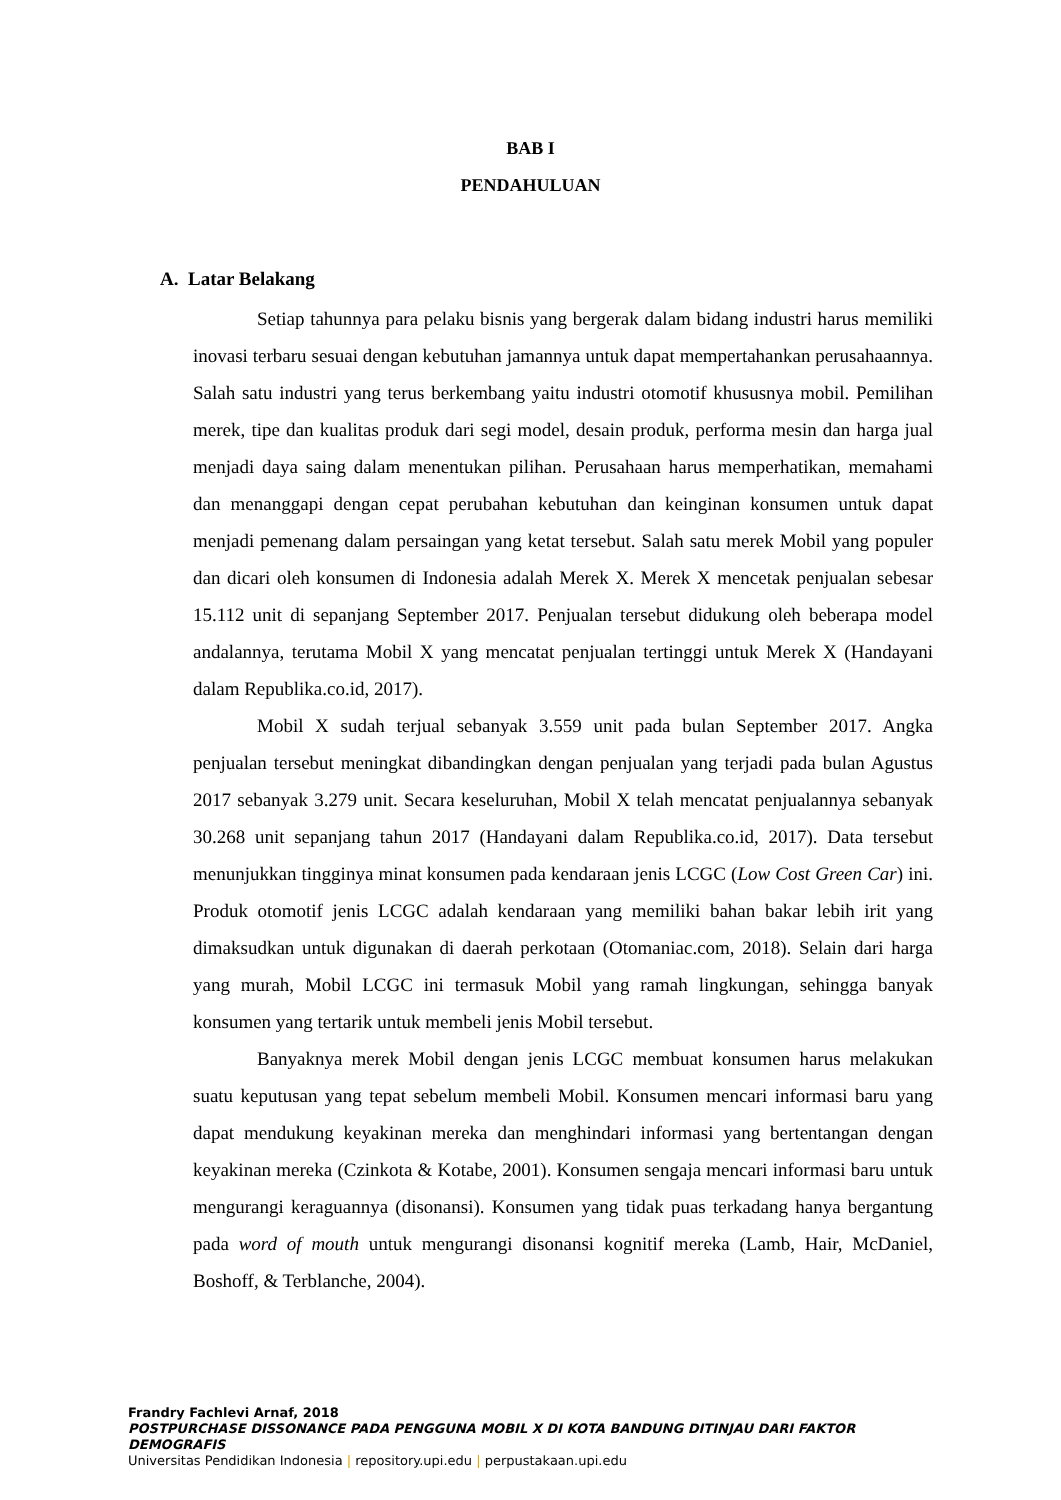BAB I
PENDAHULUAN
A. Latar Belakang
Setiap tahunnya para pelaku bisnis yang bergerak dalam bidang industri harus memiliki inovasi terbaru sesuai dengan kebutuhan jamannya untuk dapat mempertahankan perusahaannya. Salah satu industri yang terus berkembang yaitu industri otomotif khususnya mobil. Pemilihan merek, tipe dan kualitas produk dari segi model, desain produk, performa mesin dan harga jual menjadi daya saing dalam menentukan pilihan. Perusahaan harus memperhatikan, memahami dan menanggapi dengan cepat perubahan kebutuhan dan keinginan konsumen untuk dapat menjadi pemenang dalam persaingan yang ketat tersebut. Salah satu merek Mobil yang populer dan dicari oleh konsumen di Indonesia adalah Merek X. Merek X mencetak penjualan sebesar 15.112 unit di sepanjang September 2017. Penjualan tersebut didukung oleh beberapa model andalannya, terutama Mobil X yang mencatat penjualan tertinggi untuk Merek X (Handayani dalam Republika.co.id, 2017).
Mobil X sudah terjual sebanyak 3.559 unit pada bulan September 2017. Angka penjualan tersebut meningkat dibandingkan dengan penjualan yang terjadi pada bulan Agustus 2017 sebanyak 3.279 unit. Secara keseluruhan, Mobil X telah mencatat penjualannya sebanyak 30.268 unit sepanjang tahun 2017 (Handayani dalam Republika.co.id, 2017). Data tersebut menunjukkan tingginya minat konsumen pada kendaraan jenis LCGC (Low Cost Green Car) ini. Produk otomotif jenis LCGC adalah kendaraan yang memiliki bahan bakar lebih irit yang dimaksudkan untuk digunakan di daerah perkotaan (Otomaniac.com, 2018). Selain dari harga yang murah, Mobil LCGC ini termasuk Mobil yang ramah lingkungan, sehingga banyak konsumen yang tertarik untuk membeli jenis Mobil tersebut.
Banyaknya merek Mobil dengan jenis LCGC membuat konsumen harus melakukan suatu keputusan yang tepat sebelum membeli Mobil. Konsumen mencari informasi baru yang dapat mendukung keyakinan mereka dan menghindari informasi yang bertentangan dengan keyakinan mereka (Czinkota & Kotabe, 2001). Konsumen sengaja mencari informasi baru untuk mengurangi keraguannya (disonansi). Konsumen yang tidak puas terkadang hanya bergantung pada word of mouth untuk mengurangi disonansi kognitif mereka (Lamb, Hair, McDaniel, Boshoff, & Terblanche, 2004).
Frandry Fachlevi Arnaf, 2018
POSTPURCHASE DISSONANCE PADA PENGGUNA MOBIL X DI KOTA BANDUNG DITINJAU DARI FAKTOR DEMOGRAFIS
Universitas Pendidikan Indonesia | repository.upi.edu | perpustakaan.upi.edu